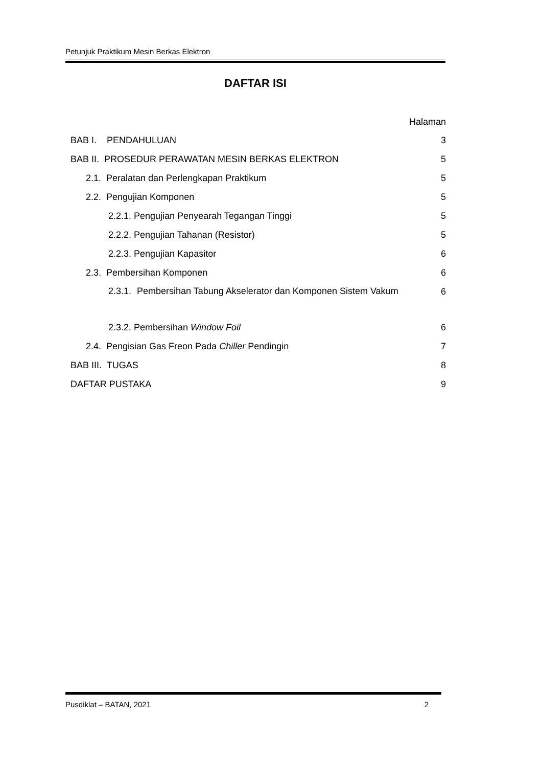Petunjuk Praktikum Mesin Berkas Elektron
DAFTAR ISI
Halaman
BAB I. PENDAHULUAN 3
BAB II. PROSEDUR PERAWATAN MESIN BERKAS ELEKTRON 5
2.1. Peralatan dan Perlengkapan Praktikum 5
2.2. Pengujian Komponen 5
2.2.1. Pengujian Penyearah Tegangan Tinggi 5
2.2.2. Pengujian Tahanan (Resistor) 5
2.2.3. Pengujian Kapasitor 6
2.3. Pembersihan Komponen 6
2.3.1. Pembersihan Tabung Akselerator dan Komponen Sistem Vakum
6
2.3.2. Pembersihan Window Foil 6
2.4. Pengisian Gas Freon Pada Chiller Pendingin 7
BAB III. TUGAS 8
DAFTAR PUSTAKA 9
Pusdiklat – BATAN, 2021 2